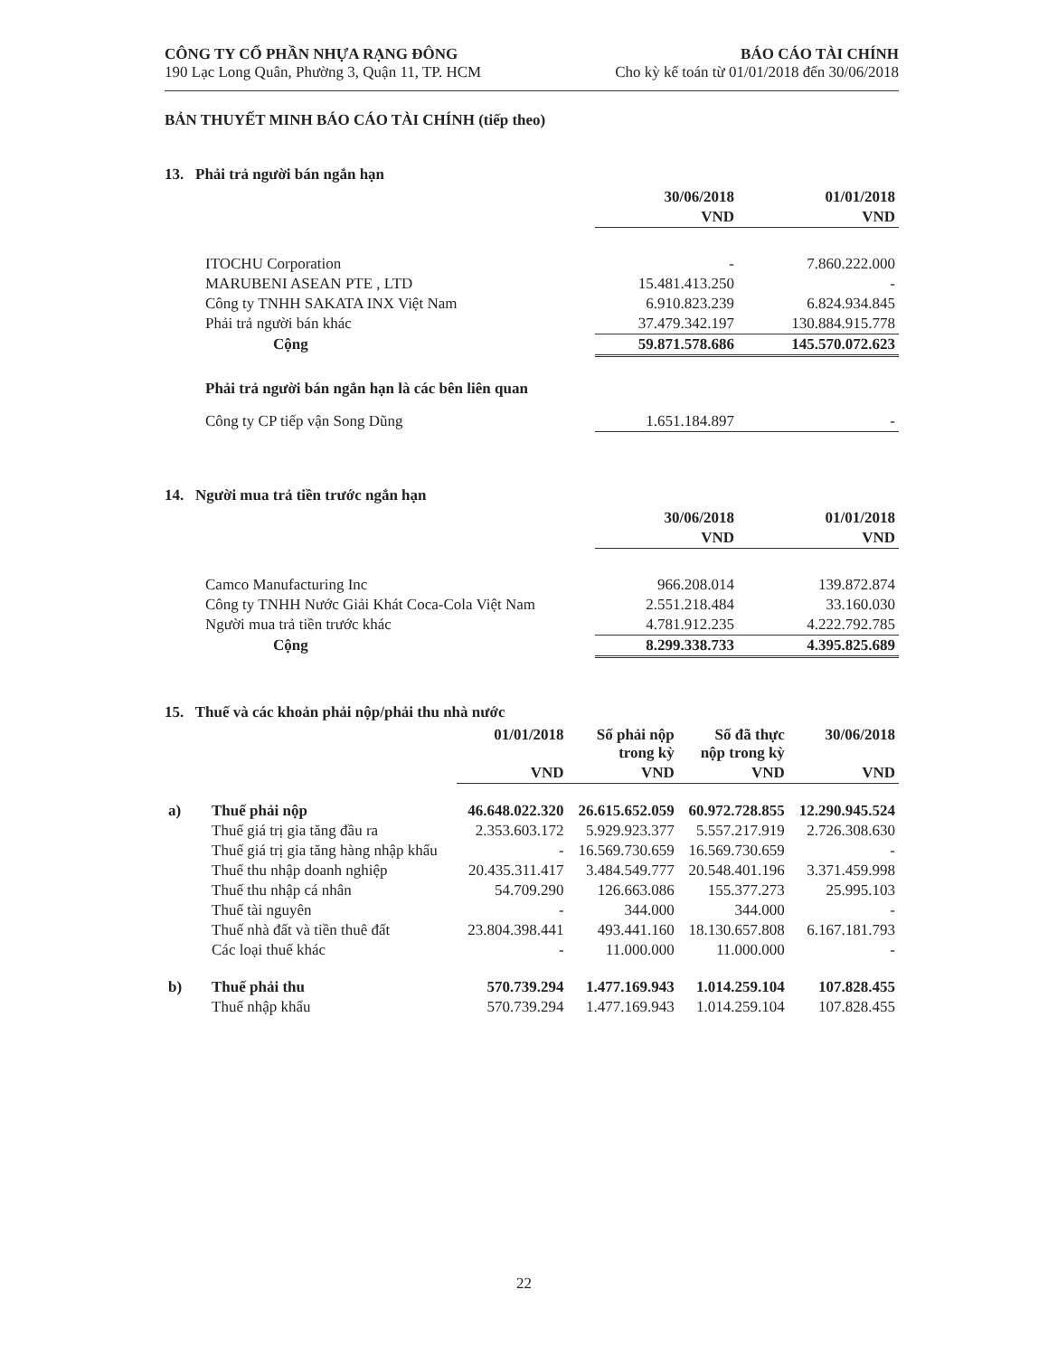CÔNG TY CỔ PHẦN NHỰA RẠNG ĐÔNG
190 Lạc Long Quân, Phường 3, Quận 11, TP. HCM
BÁO CÁO TÀI CHÍNH
Cho kỳ kế toán từ 01/01/2018 đến 30/06/2018
BẢN THUYẾT MINH BÁO CÁO TÀI CHÍNH (tiếp theo)
13. Phải trả người bán ngắn hạn
| | 30/06/2018 | 01/01/2018 |
| | VND | VND |
| ITOCHU Corporation | - | 7.860.222.000 |
| MARUBENI ASEAN PTE , LTD | 15.481.413.250 | - |
| Công ty TNHH SAKATA INX Việt Nam | 6.910.823.239 | 6.824.934.845 |
| Phải trả người bán khác | 37.479.342.197 | 130.884.915.778 |
| Cộng | 59.871.578.686 | 145.570.072.623 |
| Phải trả người bán ngắn hạn là các bên liên quan | | |
| Công ty CP tiếp vận Song Dũng | 1.651.184.897 | - |
14. Người mua trả tiền trước ngắn hạn
| | 30/06/2018 | 01/01/2018 |
| | VND | VND |
| Camco Manufacturing Inc | 966.208.014 | 139.872.874 |
| Công ty TNHH Nước Giải Khát Coca-Cola Việt Nam | 2.551.218.484 | 33.160.030 |
| Người mua trả tiền trước khác | 4.781.912.235 | 4.222.792.785 |
| Cộng | 8.299.338.733 | 4.395.825.689 |
15. Thuế và các khoản phải nộp/phải thu nhà nước
| | | 01/01/2018 | Số phải nộp trong kỳ | Số đã thực nộp trong kỳ | 30/06/2018 |
| | | VND | VND | VND | VND |
| a) | Thuế phải nộp | 46.648.022.320 | 26.615.652.059 | 60.972.728.855 | 12.290.945.524 |
| | Thuế giá trị gia tăng đầu ra | 2.353.603.172 | 5.929.923.377 | 5.557.217.919 | 2.726.308.630 |
| | Thuế giá trị gia tăng hàng nhập khẩu | - | 16.569.730.659 | 16.569.730.659 | - |
| | Thuế thu nhập doanh nghiệp | 20.435.311.417 | 3.484.549.777 | 20.548.401.196 | 3.371.459.998 |
| | Thuế thu nhập cá nhân | 54.709.290 | 126.663.086 | 155.377.273 | 25.995.103 |
| | Thuế tài nguyên | - | 344.000 | 344.000 | - |
| | Thuế nhà đất và tiền thuê đất | 23.804.398.441 | 493.441.160 | 18.130.657.808 | 6.167.181.793 |
| | Các loại thuế khác | - | 11.000.000 | 11.000.000 | - |
| b) | Thuế phải thu | 570.739.294 | 1.477.169.943 | 1.014.259.104 | 107.828.455 |
| | Thuế nhập khẩu | 570.739.294 | 1.477.169.943 | 1.014.259.104 | 107.828.455 |
22